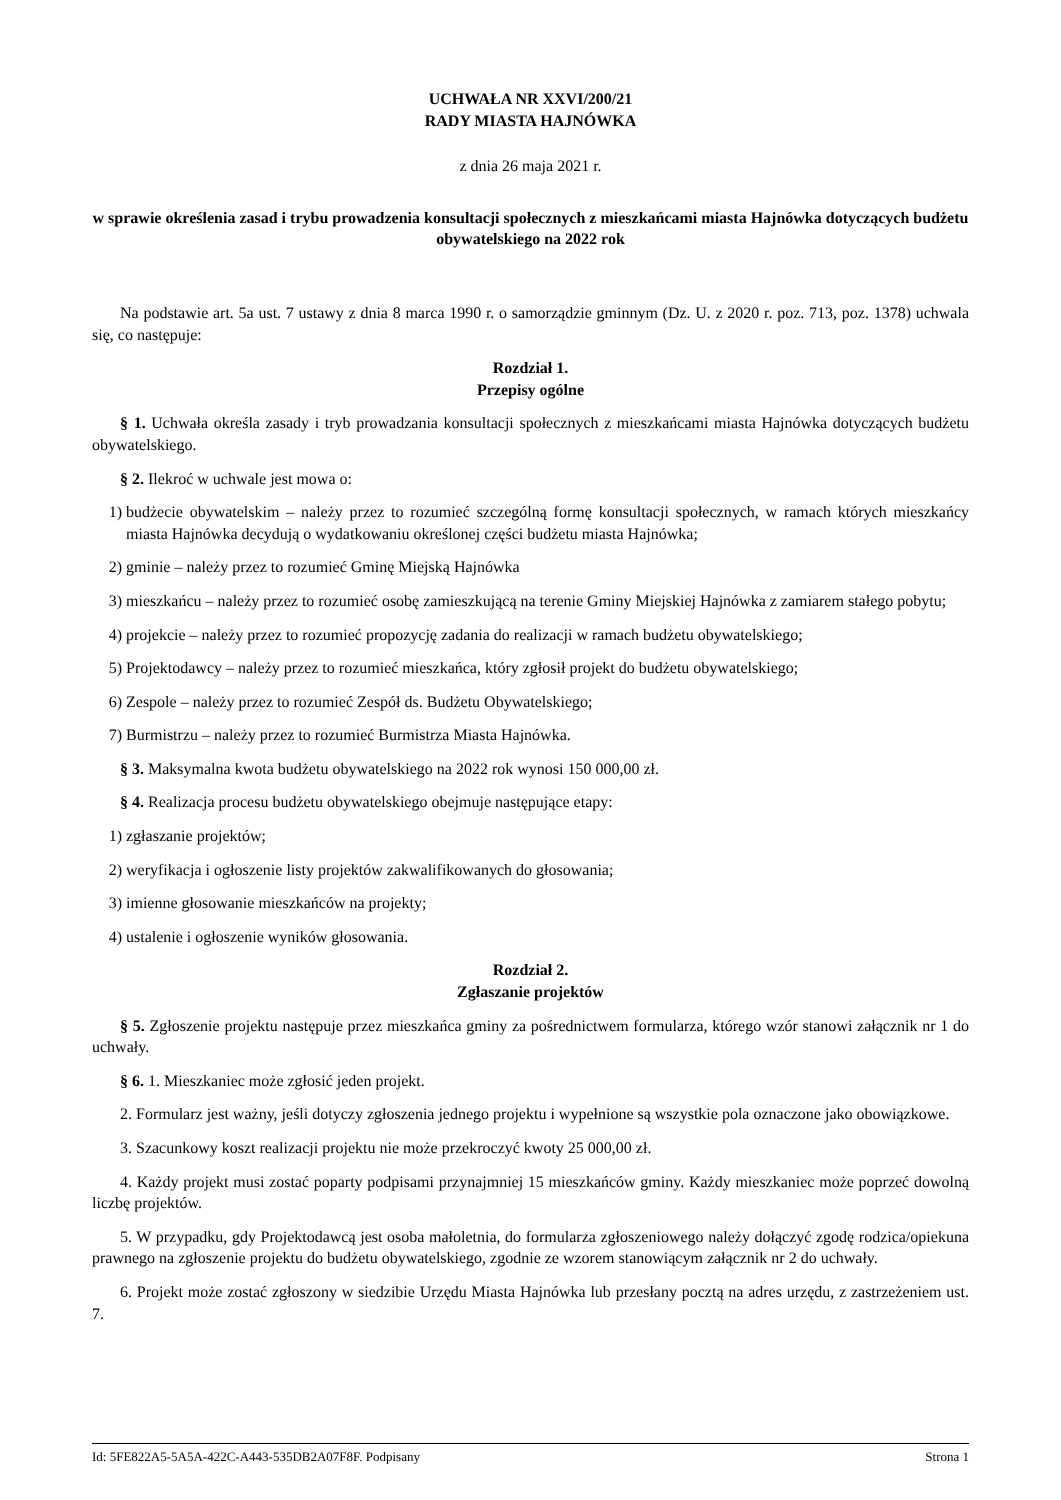UCHWAŁA NR XXVI/200/21
RADY MIASTA HAJNÓWKA
z dnia 26 maja 2021 r.
w sprawie określenia zasad i trybu prowadzenia konsultacji społecznych z mieszkańcami miasta Hajnówka dotyczących budżetu obywatelskiego na 2022 rok
Na podstawie art. 5a ust. 7 ustawy z dnia 8 marca 1990 r. o samorządzie gminnym (Dz. U. z 2020 r. poz. 713, poz. 1378) uchwala się, co następuje:
Rozdział 1.
Przepisy ogólne
§ 1. Uchwała określa zasady i tryb prowadzania konsultacji społecznych z mieszkańcami miasta Hajnówka dotyczących budżetu obywatelskiego.
§ 2. Ilekroć w uchwale jest mowa o:
1) budżecie obywatelskim – należy przez to rozumieć szczególną formę konsultacji społecznych, w ramach których mieszkańcy miasta Hajnówka decydują o wydatkowaniu określonej części budżetu miasta Hajnówka;
2) gminie – należy przez to rozumieć Gminę Miejską Hajnówka
3) mieszkańcu – należy przez to rozumieć osobę zamieszkującą na terenie Gminy Miejskiej Hajnówka z zamiarem stałego pobytu;
4) projekcie – należy przez to rozumieć propozycję zadania do realizacji w ramach budżetu obywatelskiego;
5) Projektodawcy – należy przez to rozumieć mieszkańca, który zgłosił projekt do budżetu obywatelskiego;
6) Zespole – należy przez to rozumieć Zespół ds. Budżetu Obywatelskiego;
7) Burmistrzu – należy przez to rozumieć Burmistrza Miasta Hajnówka.
§ 3. Maksymalna kwota budżetu obywatelskiego na 2022 rok wynosi 150 000,00 zł.
§ 4. Realizacja procesu budżetu obywatelskiego obejmuje następujące etapy:
1) zgłaszanie projektów;
2) weryfikacja i ogłoszenie listy projektów zakwalifikowanych do głosowania;
3) imienne głosowanie mieszkańców na projekty;
4) ustalenie i ogłoszenie wyników głosowania.
Rozdział 2.
Zgłaszanie projektów
§ 5. Zgłoszenie projektu następuje przez mieszkańca gminy za pośrednictwem formularza, którego wzór stanowi załącznik nr 1 do uchwały.
§ 6. 1. Mieszkaniec może zgłosić jeden projekt.
2. Formularz jest ważny, jeśli dotyczy zgłoszenia jednego projektu i wypełnione są wszystkie pola oznaczone jako obowiązkowe.
3. Szacunkowy koszt realizacji projektu nie może przekroczyć kwoty 25 000,00 zł.
4. Każdy projekt musi zostać poparty podpisami przynajmniej 15 mieszkańców gminy. Każdy mieszkaniec może poprzeć dowolną liczbę projektów.
5. W przypadku, gdy Projektodawcą jest osoba małoletnia, do formularza zgłoszeniowego należy dołączyć zgodę rodzica/opiekuna prawnego na zgłoszenie projektu do budżetu obywatelskiego, zgodnie ze wzorem stanowiącym załącznik nr 2 do uchwały.
6. Projekt może zostać zgłoszony w siedzibie Urzędu Miasta Hajnówka lub przesłany pocztą na adres urzędu, z zastrzeżeniem ust. 7.
Id: 5FE822A5-5A5A-422C-A443-535DB2A07F8F. Podpisany Strona 1